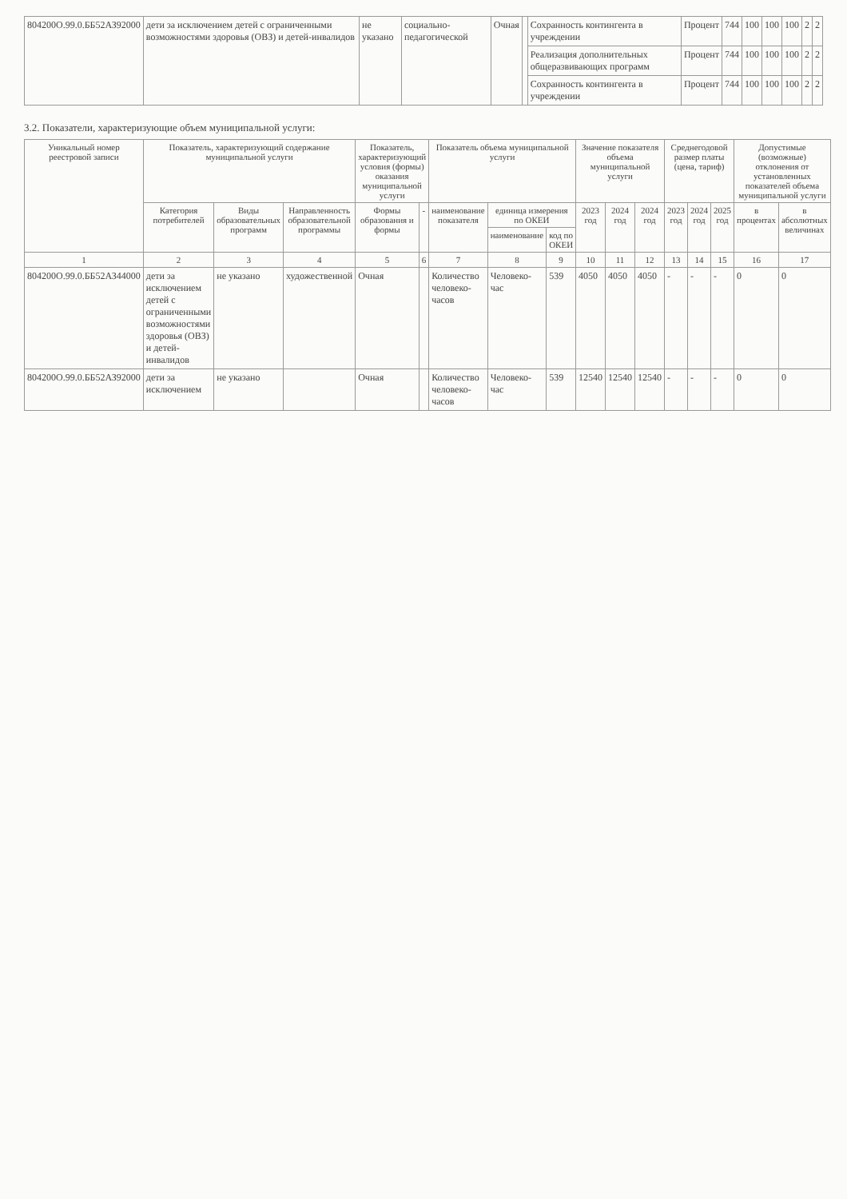| 804200О.99.0.ББ52АЗ92000 | дети за исключением детей с ограниченными возможностями здоровья (ОВЗ) и детей-инвалидов | не указано | социально-педагогической | Очная | | Сохранность контингента в учреждении | Процент | 744 | 100 | 100 | 100 | 2 | 2 |
| | | | | | | Реализация дополнительных общеразвивающих программ | Процент | 744 | 100 | 100 | 100 | 2 | 2 |
| | | | | | | Сохранность контингента в учреждении | Процент | 744 | 100 | 100 | 100 | 2 | 2 |
3.2. Показатели, характеризующие объем муниципальной услуги:
| Уникальный номер реестровой записи | Показатель, характеризующий содержание муниципальной услуги | | | Показатель, характеризующий условия (формы) оказания муниципальной услуги | | Показатель объема муниципальной услуги | | | Значение показателя объема муниципальной услуги | | | Среднегодовой размер платы (цена, тариф) | | | Допустимые (возможные) отклонения от установленных показателей объема муниципальной услуги | |
| --- | --- | --- | --- | --- | --- | --- | --- | --- | --- | --- | --- | --- | --- | --- | --- | --- |
| | Категория потребителей | Виды образовательных программ | Направленность образовательной программы | Формы образования и формы | - | наименование показателя | единица измерения по ОКЕИ | | 2023 год | 2024 год | 2024 год | 2023 год | 2024 год | 2025 год | в процентах | в абсолютных величинах |
| | | | | | | | наименование | код по ОКЕИ | | | | | | | | |
| 1 | 2 | 3 | 4 | 5 | 6 | 7 | 8 | 9 | 10 | 11 | 12 | 13 | 14 | 15 | 16 | 17 |
| 804200О.99.0.ББ52АЗ44000 | дети за исключением детей с ограниченными возможностями здоровья (ОВЗ) и детей-инвалидов | не указано | художественной | Очная | | Количество человеко-часов | Человеко-час | 539 | 4050 | 4050 | 4050 | - | - | - | 0 | 0 |
| 804200О.99.0.ББ52АЗ92000 | дети за исключением | не указано | | Очная | | Количество человеко-часов | Человеко-час | 539 | 12540 | 12540 | 12540 | - | - | - | 0 | 0 |